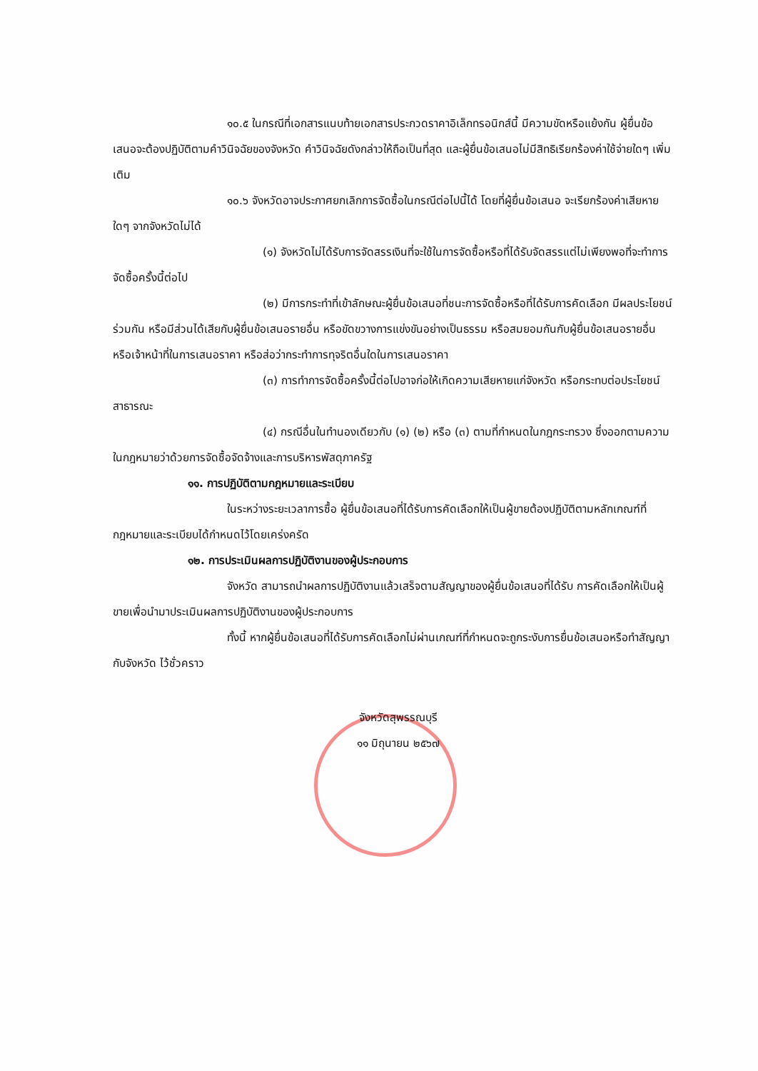๑๐.๕ ในกรณีที่เอกสารแนบท้ายเอกสารประกวดราคาอิเล็กทรอนิกส์นี้ มีความขัดหรือแย้งกัน ผู้ยื่นข้อเสนอจะต้องปฏิบัติตามคำวินิจฉัยของจังหวัด คำวินิจฉัยดังกล่าวให้ถือเป็นที่สุด และผู้ยื่นข้อเสนอไม่มีสิทธิเรียกร้องค่าใช้จ่ายใดๆ เพิ่มเติม
๑๐.๖ จังหวัดอาจประกาศยกเลิกการจัดซื้อในกรณีต่อไปนี้ได้ โดยที่ผู้ยื่นข้อเสนอ จะเรียกร้องค่าเสียหายใดๆ จากจังหวัดไม่ได้
(๑) จังหวัดไม่ได้รับการจัดสรรเงินที่จะใช้ในการจัดซื้อหรือที่ได้รับจัดสรรแต่ไม่เพียงพอที่จะทำการจัดซื้อครั้งนี้ต่อไป
(๒) มีการกระทำที่เข้าลักษณะผู้ยื่นข้อเสนอที่ชนะการจัดซื้อหรือที่ได้รับการคัดเลือก มีผลประโยชน์ร่วมกัน หรือมีส่วนได้เสียกับผู้ยื่นข้อเสนอรายอื่น หรือขัดขวางการแข่งขันอย่างเป็นธรรม หรือสมยอมกันกับผู้ยื่นข้อเสนอรายอื่น หรือเจ้าหน้าที่ในการเสนอราคา หรือส่อว่ากระทำการทุจริตอื่นใดในการเสนอราคา
(๓) การทำการจัดซื้อครั้งนี้ต่อไปอาจก่อให้เกิดความเสียหายแก่จังหวัด หรือกระทบต่อประโยชน์สาธารณะ
(๔) กรณีอื่นในทำนองเดียวกับ (๑) (๒) หรือ (๓) ตามที่กำหนดในกฎกระทรวง ซึ่งออกตามความในกฎหมายว่าด้วยการจัดซื้อจัดจ้างและการบริหารพัสดุภาครัฐ
๑๑. การปฏิบัติตามกฎหมายและระเบียบ
ในระหว่างระยะเวลาการซื้อ ผู้ยื่นข้อเสนอที่ได้รับการคัดเลือกให้เป็นผู้ขายต้องปฏิบัติตามหลักเกณฑ์ที่กฎหมายและระเบียบได้กำหนดไว้โดยเคร่งครัด
๑๒. การประเมินผลการปฏิบัติงานของผู้ประกอบการ
จังหวัด สามารถนำผลการปฏิบัติงานแล้วเสร็จตามสัญญาของผู้ยื่นข้อเสนอที่ได้รับ การคัดเลือกให้เป็นผู้ขายเพื่อนำมาประเมินผลการปฏิบัติงานของผู้ประกอบการ
ทั้งนี้ หากผู้ยื่นข้อเสนอที่ได้รับการคัดเลือกไม่ผ่านเกณฑ์ที่กำหนดจะถูกระงับการยื่นข้อเสนอหรือทำสัญญากับจังหวัด ไว้ชั่วคราว
จังหวัดสุพรรณบุรี
๑๑ มิถุนายน ๒๕๖๗